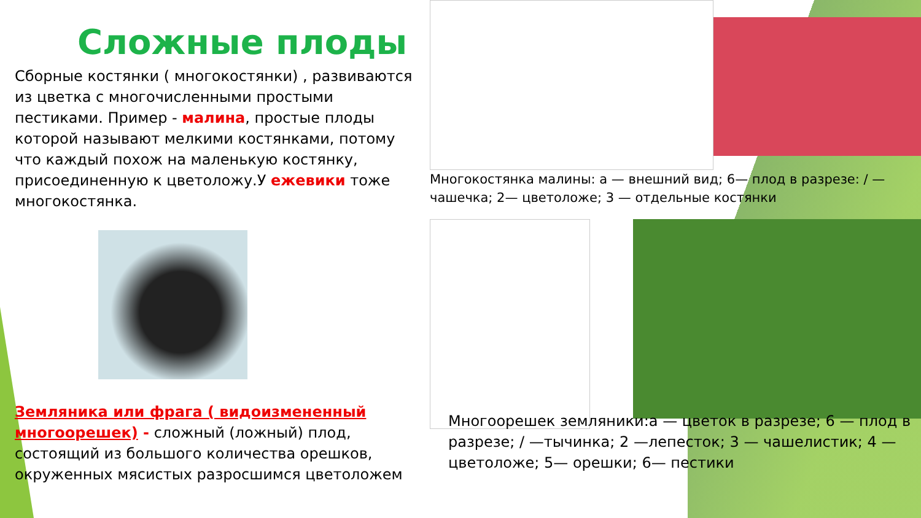Сложные плоды
Сборные костянки ( многокостянки) , развиваются из цветка с многочисленными простыми пестиками. Пример - малина, простые плоды которой называют мелкими костянками, потому что каждый похож на маленькую костянку, присоединенную к цветоложу.У ежевики тоже многокостянка.
Земляника или фрага ( видоизмененный многоорешек) - сложный (ложный) плод, состоящий из большого количества орешков, окруженных мясистых разросшимся цветоложем
Многокостянка малины: а — внешний вид; 6— плод в разрезе: / — чашечка; 2— цветоложе; 3 — отдельные костянки
Многоорешек земляники:а — цветок в разрезе; 6 — плод в разрезе; / —тычинка; 2 —лепесток; 3 — чашелистик; 4 —цветоложе; 5— орешки; 6— пестики